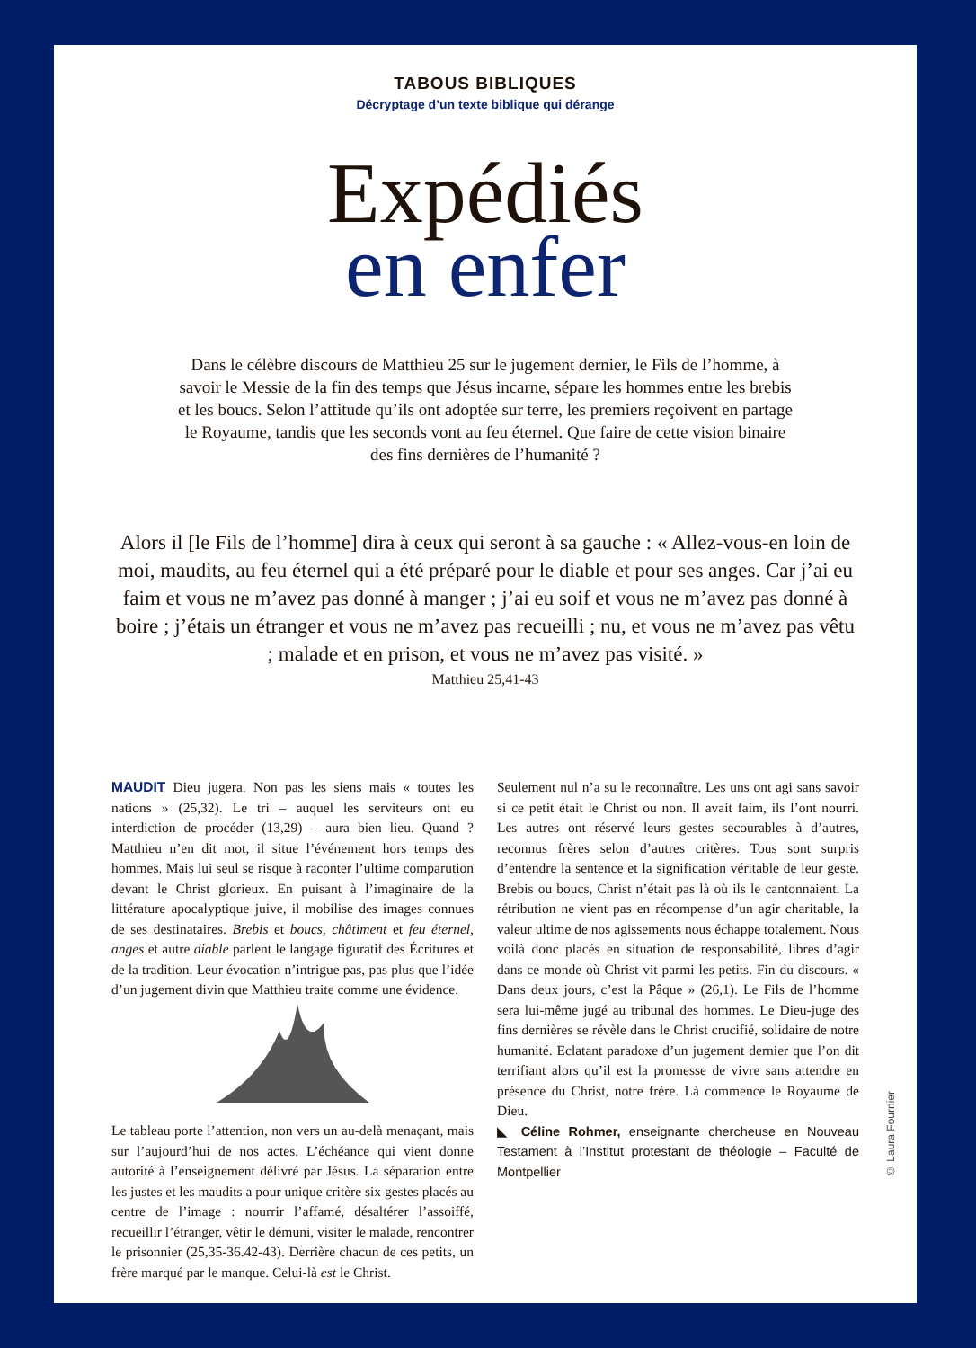TABOUS BIBLIQUES
Décryptage d’un texte biblique qui dérange
Expédiés
en enfer
Dans le célèbre discours de Matthieu 25 sur le jugement dernier, le Fils de l’homme, à savoir le Messie de la fin des temps que Jésus incarne, sépare les hommes entre les brebis et les boucs. Selon l’attitude qu’ils ont adoptée sur terre, les premiers reçoivent en partage le Royaume, tandis que les seconds vont au feu éternel. Que faire de cette vision binaire des fins dernières de l’humanité ?
Alors il [le Fils de l’homme] dira à ceux qui seront à sa gauche : « Allez-vous-en loin de moi, maudits, au feu éternel qui a été préparé pour le diable et pour ses anges. Car j’ai eu faim et vous ne m’avez pas donné à manger ; j’ai eu soif et vous ne m’avez pas donné à boire ; j’étais un étranger et vous ne m’avez pas recueilli ; nu, et vous ne m’avez pas vêtu ; malade et en prison, et vous ne m’avez pas visité. »
Matthieu 25,41-43
MAUDIT Dieu jugera. Non pas les siens mais « toutes les nations » (25,32). Le tri – auquel les serviteurs ont eu interdiction de procéder (13,29) – aura bien lieu. Quand ? Matthieu n’en dit mot, il situe l’événement hors temps des hommes. Mais lui seul se risque à raconter l’ultime comparution devant le Christ glorieux. En puisant à l’imaginaire de la littérature apocalyptique juive, il mobilise des images connues de ses destinataires. Brebis et boucs, châtiment et feu éternel, anges et autre diable parlent le langage figuratif des Écritures et de la tradition. Leur évocation n’intrigue pas, pas plus que l’idée d’un jugement divin que Matthieu traite comme une évidence.
Le tableau porte l’attention, non vers un au-delà menaçant, mais sur l’aujourd’hui de nos actes. L’échéance qui vient donne autorité à l’enseignement délivré par Jésus. La séparation entre les justes et les maudits a pour unique critère six gestes placés au centre de l’image : nourrir l’affamé, désaltérer l’assoiffé, recueillir l’étranger, vêtir le démuni, visiter le malade, rencontrer le prisonnier (25,35-36.42-43). Derrière chacun de ces petits, un frère marqué par le manque. Celui-là est le Christ.
Seulement nul n’a su le reconnaître. Les uns ont agi sans savoir si ce petit était le Christ ou non. Il avait faim, ils l’ont nourri. Les autres ont réservé leurs gestes secourables à d’autres, reconnus frères selon d’autres critères. Tous sont surpris d’entendre la sentence et la signification véritable de leur geste. Brebis ou boucs, Christ n’était pas là où ils le cantonnaient. La rétribution ne vient pas en récompense d’un agir charitable, la valeur ultime de nos agissements nous échappe totalement. Nous voilà donc placés en situation de responsabilité, libres d’agir dans ce monde où Christ vit parmi les petits. Fin du discours. « Dans deux jours, c’est la Pâque » (26,1). Le Fils de l’homme sera lui-même jugé au tribunal des hommes. Le Dieu-juge des fins dernières se révèle dans le Christ crucifié, solidaire de notre humanité. Eclatant paradoxe d’un jugement dernier que l’on dit terrifiant alors qu’il est la promesse de vivre sans attendre en présence du Christ, notre frère. Là commence le Royaume de Dieu.
◣ Céline Rohmer, enseignante chercheuse en Nouveau Testament à l’Institut protestant de théologie – Faculté de Montpellier
© Laura Fournier